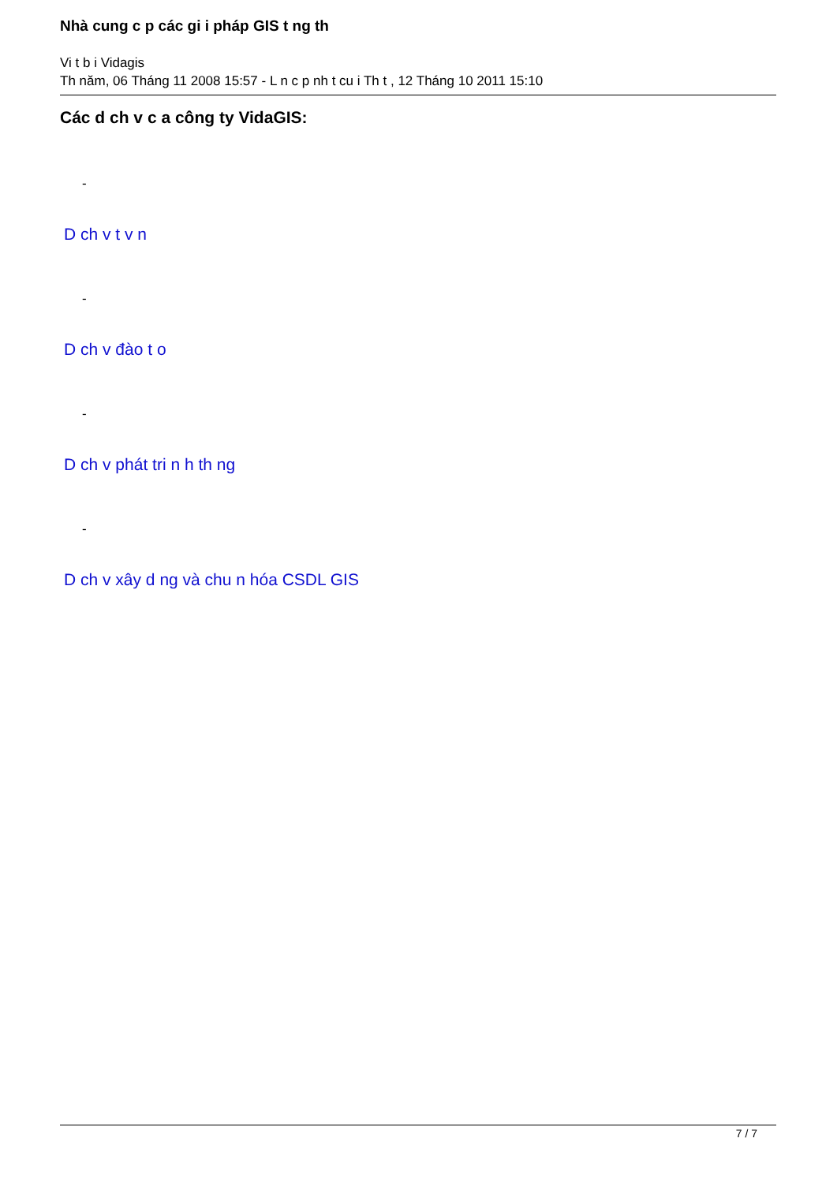Nhà cung c p các gi i pháp GIS t ng th
Vi t b i Vidagis
Th năm, 06 Tháng 11 2008 15:57 - L n c p nh t cu i Th t , 12 Tháng 10 2011 15:10
Các d ch v c a công ty VidaGIS:
-
D ch v t v n
-
D ch v đào t o
-
D ch v phát tri n h th ng
-
D ch v xây d ng và chu n hóa CSDL GIS
7 / 7